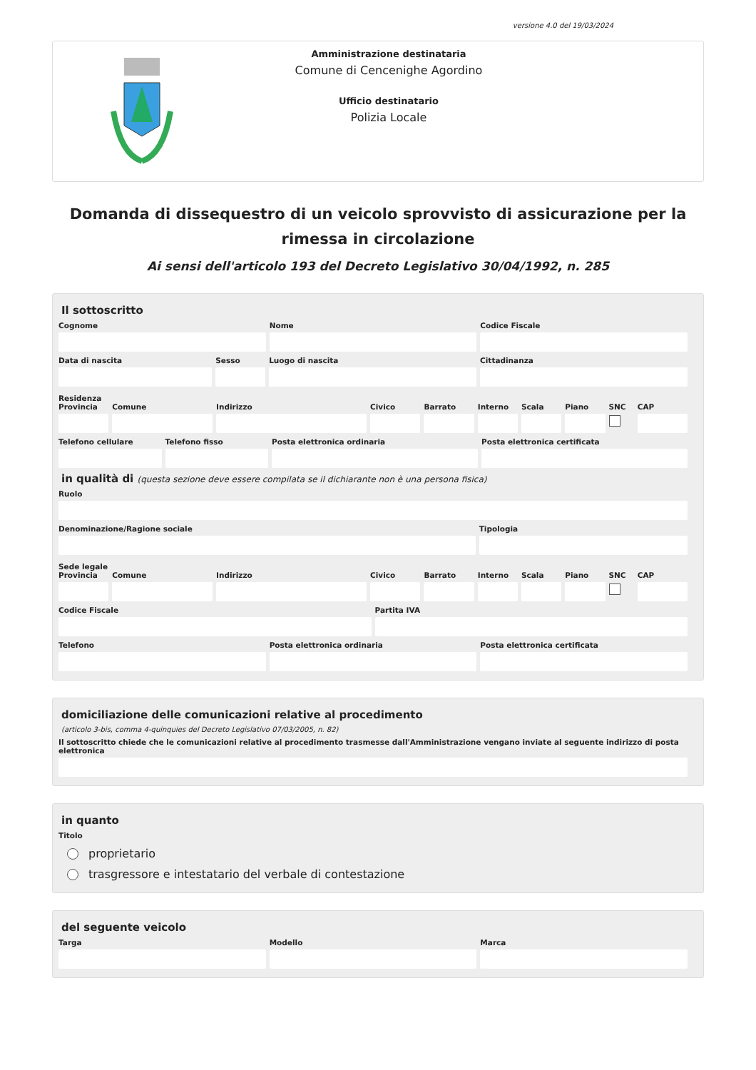versione 4.0 del 19/03/2024
Amministrazione destinataria
Comune di Cencenighe Agordino
Ufficio destinatario
Polizia Locale
Domanda di dissequestro di un veicolo sprovvisto di assicurazione per la rimessa in circolazione
Ai sensi dell'articolo 193 del Decreto Legislativo 30/04/1992, n. 285
Il sottoscritto
Cognome Nome Codice Fiscale
Data di nascita Sesso Luogo di nascita Cittadinanza
Residenza
Provincia Comune Indirizzo Civico Barrato Interno Scala Piano SNC CAP
Telefono cellulare Telefono fisso Posta elettronica ordinaria Posta elettronica certificata
in qualità di (questa sezione deve essere compilata se il dichiarante non è una persona fisica)
Ruolo
Denominazione/Ragione sociale Tipologia
Sede legale
Provincia Comune Indirizzo Civico Barrato Interno Scala Piano SNC CAP
Codice Fiscale Partita IVA
Telefono Posta elettronica ordinaria Posta elettronica certificata
domiciliazione delle comunicazioni relative al procedimento
(articolo 3-bis, comma 4-quinquies del Decreto Legislativo 07/03/2005, n. 82)
Il sottoscritto chiede che le comunicazioni relative al procedimento trasmesse dall'Amministrazione vengano inviate al seguente indirizzo di posta elettronica
in quanto
Titolo
proprietario
trasgressore e intestatario del verbale di contestazione
del seguente veicolo
Targa Modello Marca